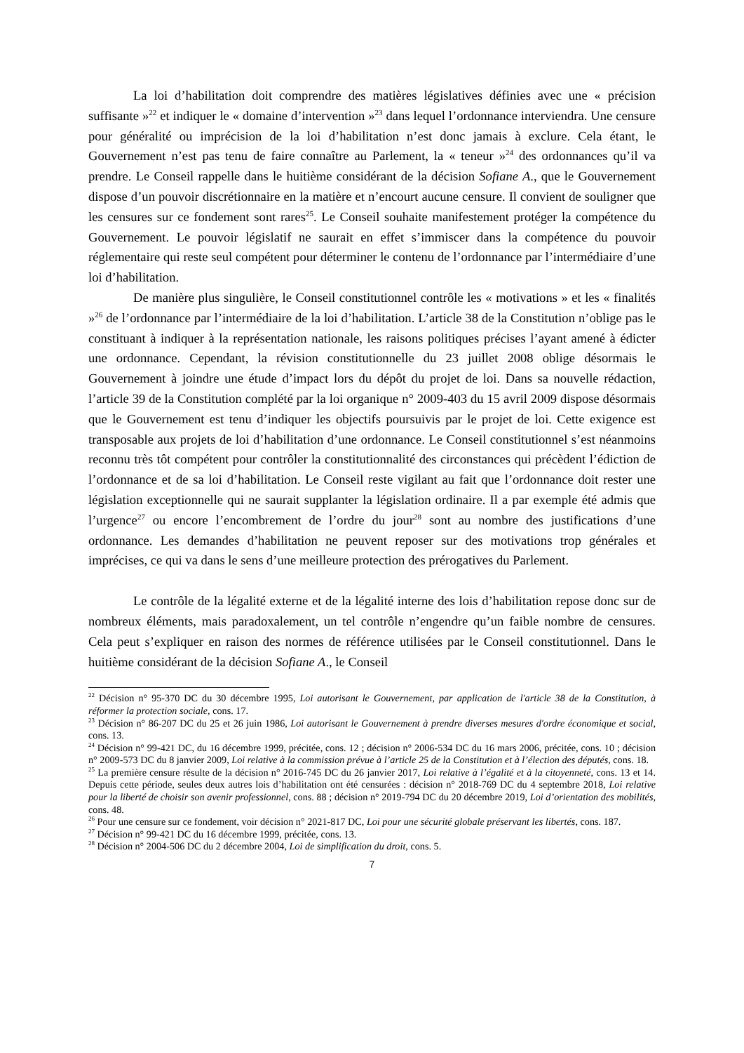La loi d’habilitation doit comprendre des matières législatives définies avec une « précision suffisante »<sup>22</sup> et indiquer le « domaine d’intervention »<sup>23</sup> dans lequel l’ordonnance interviendra. Une censure pour généralité ou imprécision de la loi d’habilitation n’est donc jamais à exclure. Cela étant, le Gouvernement n’est pas tenu de faire connaître au Parlement, la « teneur »<sup>24</sup> des ordonnances qu’il va prendre. Le Conseil rappelle dans le huitième considérant de la décision Sofiane A., que le Gouvernement dispose d’un pouvoir discrétionnaire en la matière et n’encourt aucune censure. Il convient de souligner que les censures sur ce fondement sont rares<sup>25</sup>. Le Conseil souhaite manifestement protéger la compétence du Gouvernement. Le pouvoir législatif ne saurait en effet s’immiscer dans la compétence du pouvoir réglementaire qui reste seul compétent pour déterminer le contenu de l’ordonnance par l’intermédiaire d’une loi d’habilitation.
De manière plus singulière, le Conseil constitutionnel contrôle les « motivations » et les « finalités »<sup>26</sup> de l’ordonnance par l’intermédiaire de la loi d’habilitation. L’article 38 de la Constitution n’oblige pas le constituant à indiquer à la représentation nationale, les raisons politiques précises l’ayant amené à édicter une ordonnance. Cependant, la révision constitutionnelle du 23 juillet 2008 oblige désormais le Gouvernement à joindre une étude d’impact lors du dépôt du projet de loi. Dans sa nouvelle rédaction, l’article 39 de la Constitution complété par la loi organique n° 2009-403 du 15 avril 2009 dispose désormais que le Gouvernement est tenu d’indiquer les objectifs poursuivis par le projet de loi. Cette exigence est transposable aux projets de loi d’habilitation d’une ordonnance. Le Conseil constitutionnel s’est néanmoins reconnu très tôt compétent pour contrôler la constitutionnalité des circonstances qui précèdent l’édiction de l’ordonnance et de sa loi d’habilitation. Le Conseil reste vigilant au fait que l’ordonnance doit rester une législation exceptionnelle qui ne saurait supplanter la législation ordinaire. Il a par exemple été admis que l’urgence<sup>27</sup> ou encore l’encombrement de l’ordre du jour<sup>28</sup> sont au nombre des justifications d’une ordonnance. Les demandes d’habilitation ne peuvent reposer sur des motivations trop générales et imprécises, ce qui va dans le sens d’une meilleure protection des prérogatives du Parlement.
Le contrôle de la légalité externe et de la légalité interne des lois d’habilitation repose donc sur de nombreux éléments, mais paradoxalement, un tel contrôle n’engendre qu’un faible nombre de censures. Cela peut s’expliquer en raison des normes de référence utilisées par le Conseil constitutionnel. Dans le huitième considérant de la décision Sofiane A., le Conseil
<sup>22</sup> Décision n° 95-370 DC du 30 décembre 1995, Loi autorisant le Gouvernement, par application de l'article 38 de la Constitution, à réformer la protection sociale, cons. 17.
<sup>23</sup> Décision n° 86-207 DC du 25 et 26 juin 1986, Loi autorisant le Gouvernement à prendre diverses mesures d'ordre économique et social, cons. 13.
<sup>24</sup> Décision n° 99-421 DC, du 16 décembre 1999, précitée, cons. 12 ; décision n° 2006-534 DC du 16 mars 2006, précitée, cons. 10 ; décision n° 2009-573 DC du 8 janvier 2009, Loi relative à la commission prévue à l’article 25 de la Constitution et à l’élection des députés, cons. 18.
<sup>25</sup> La première censure résulte de la décision n° 2016-745 DC du 26 janvier 2017, Loi relative à l’égalité et à la citoyenneté, cons. 13 et 14. Depuis cette période, seules deux autres lois d’habilitation ont été censurées : décision n° 2018-769 DC du 4 septembre 2018, Loi relative pour la liberté de choisir son avenir professionnel, cons. 88 ; décision n° 2019-794 DC du 20 décembre 2019, Loi d’orientation des mobilités, cons. 48.
<sup>26</sup> Pour une censure sur ce fondement, voir décision n° 2021-817 DC, Loi pour une sécurité globale préservant les libertés, cons. 187.
<sup>27</sup> Décision n° 99-421 DC du 16 décembre 1999, précitée, cons. 13.
<sup>28</sup> Décision n° 2004-506 DC du 2 décembre 2004, Loi de simplification du droit, cons. 5.
7